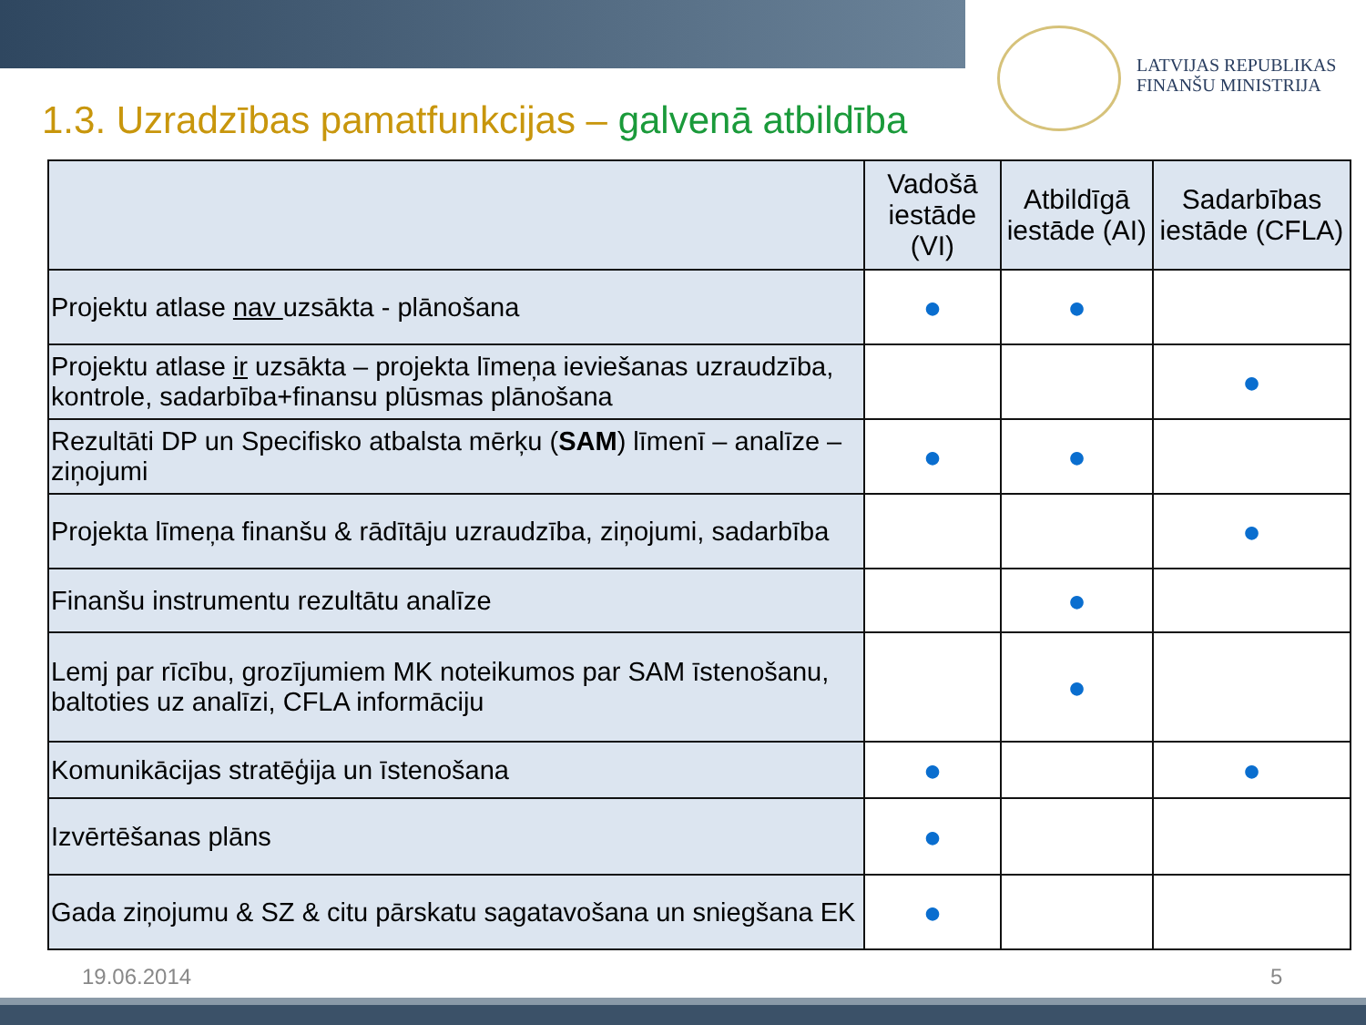LATVIJAS REPUBLIKAS
FINANŠU MINISTRIJA
1.3. Uzradzības pamatfunkcijas – galvenā atbildība
| | Vadošā iestāde (VI) | Atbildīgā iestāde (AI) | Sadarbības iestāde (CFLA) |
| --- | --- | --- | --- |
| Projektu atlase nav uzsākta - plānošana | ● | ● | |
| Projektu atlase ir uzsākta – projekta līmeņa ieviešanas uzraudzība, kontrole, sadarbība+finansu plūsmas plānošana | | | ● |
| Rezultāti DP un Specifisko atbalsta mērķu ( SAM ) līmenī – analīze –ziņojumi | ● | ● | |
| Projekta līmeņa finanšu & rādītāju uzraudzība, ziņojumi, sadarbība | | | ● |
| Finanšu instrumentu rezultātu analīze | | ● | |
| Lemj par rīcību, grozījumiem MK noteikumos par SAM īstenošanu, baltoties uz analīzi, CFLA informāciju | | ● | |
| Komunikācijas stratēģija un īstenošana | ● | | ● |
| Izvērtēšanas plāns | ● | | |
| Gada ziņojumu & SZ & citu pārskatu sagatavošana un sniegšana EK | ● | | |
19.06.2014 5